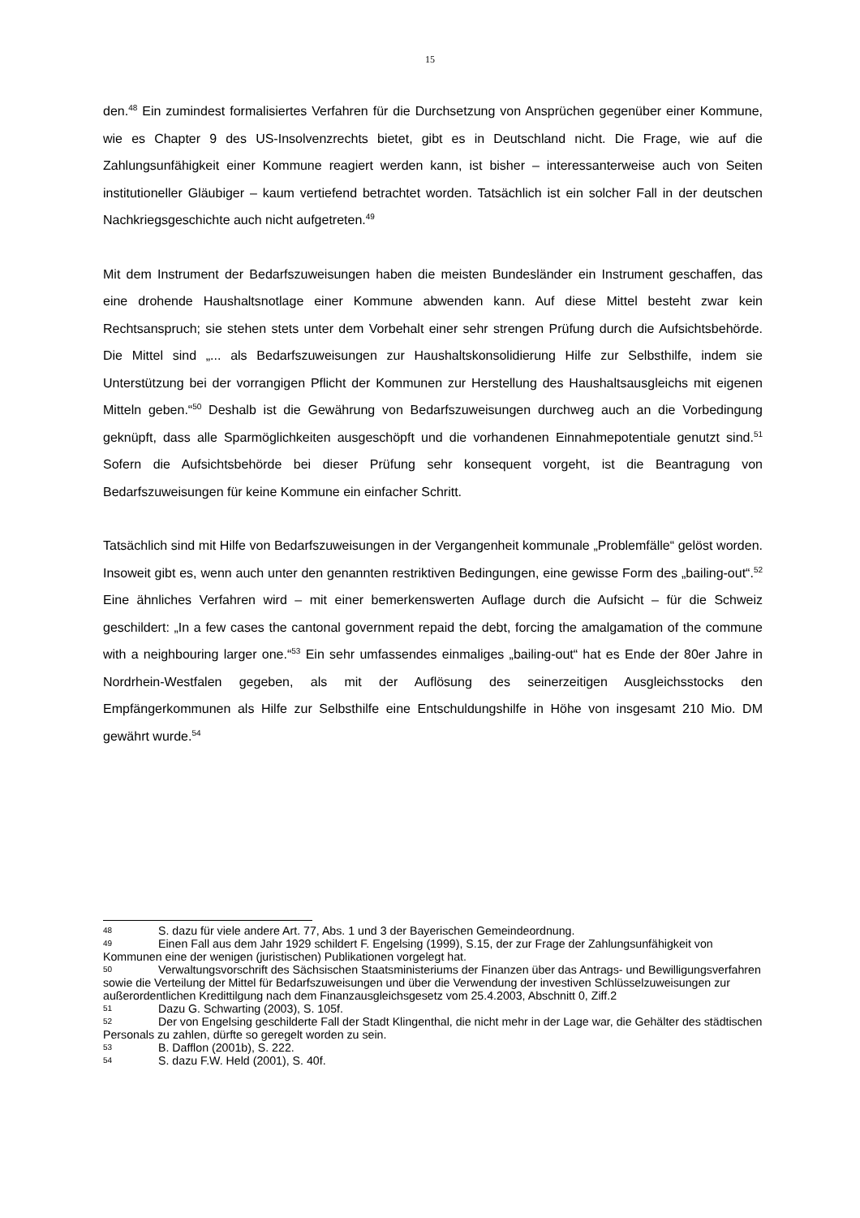15
den.<sup>48</sup> Ein zumindest formalisiertes Verfahren für die Durchsetzung von Ansprüchen gegenüber einer Kommune, wie es Chapter 9 des US-Insolvenzrechts bietet, gibt es in Deutschland nicht. Die Frage, wie auf die Zahlungsunfähigkeit einer Kommune reagiert werden kann, ist bisher – interessanterweise auch von Seiten institutioneller Gläubiger – kaum vertiefend betrachtet worden. Tatsächlich ist ein solcher Fall in der deutschen Nachkriegsgeschichte auch nicht aufgetreten.<sup>49</sup>
Mit dem Instrument der Bedarfszuweisungen haben die meisten Bundesländer ein Instrument geschaffen, das eine drohende Haushaltsnotlage einer Kommune abwenden kann. Auf diese Mittel besteht zwar kein Rechtsanspruch; sie stehen stets unter dem Vorbehalt einer sehr strengen Prüfung durch die Aufsichtsbehörde. Die Mittel sind „... als Bedarfszuweisungen zur Haushaltskonsolidierung Hilfe zur Selbsthilfe, indem sie Unterstützung bei der vorrangigen Pflicht der Kommunen zur Herstellung des Haushaltsausgleichs mit eigenen Mitteln geben.“<sup>50</sup> Deshalb ist die Gewährung von Bedarfszuweisungen durchweg auch an die Vorbedingung geknüpft, dass alle Sparmöglichkeiten ausgeschöpft und die vorhandenen Einnahmepotentiale genutzt sind.<sup>51</sup> Sofern die Aufsichtsbehörde bei dieser Prüfung sehr konsequent vorgeht, ist die Beantragung von Bedarfszuweisungen für keine Kommune ein einfacher Schritt.
Tatsächlich sind mit Hilfe von Bedarfszuweisungen in der Vergangenheit kommunale „Problemfälle“ gelöst worden. Insoweit gibt es, wenn auch unter den genannten restriktiven Bedingungen, eine gewisse Form des „bailing-out“.<sup>52</sup> Eine ähnliches Verfahren wird – mit einer bemerkenswerten Auflage durch die Aufsicht – für die Schweiz geschildert: „In a few cases the cantonal government repaid the debt, forcing the amalgamation of the commune with a neighbouring larger one.“<sup>53</sup> Ein sehr umfassendes einmaliges „bailing-out“ hat es Ende der 80er Jahre in Nordrhein-Westfalen gegeben, als mit der Auflösung des seinerzeitigen Ausgleichsstocks den Empfängerkommunen als Hilfe zur Selbsthilfe eine Entschuldungshilfe in Höhe von insgesamt 210 Mio. DM gewährt wurde.<sup>54</sup>
48 S. dazu für viele andere Art. 77, Abs. 1 und 3 der Bayerischen Gemeindeordnung.
49 Einen Fall aus dem Jahr 1929 schildert F. Engelsing (1999), S.15, der zur Frage der Zahlungsunfähigkeit von Kommunen eine der wenigen (juristischen) Publikationen vorgelegt hat.
50 Verwaltungsvorschrift des Sächsischen Staatsministeriums der Finanzen über das Antrags- und Bewilligungsverfahren sowie die Verteilung der Mittel für Bedarfszuweisungen und über die Verwendung der investiven Schlüsselzuweisungen zur außerordentlichen Kredittilgung nach dem Finanzausgleichsgesetz vom 25.4.2003, Abschnitt 0, Ziff.2
51 Dazu G. Schwarting (2003), S. 105f.
52 Der von Engelsing geschilderte Fall der Stadt Klingenthal, die nicht mehr in der Lage war, die Gehälter des städtischen Personals zu zahlen, dürfte so geregelt worden zu sein.
53 B. Dafflon (2001b), S. 222.
54 S. dazu F.W. Held (2001), S. 40f.